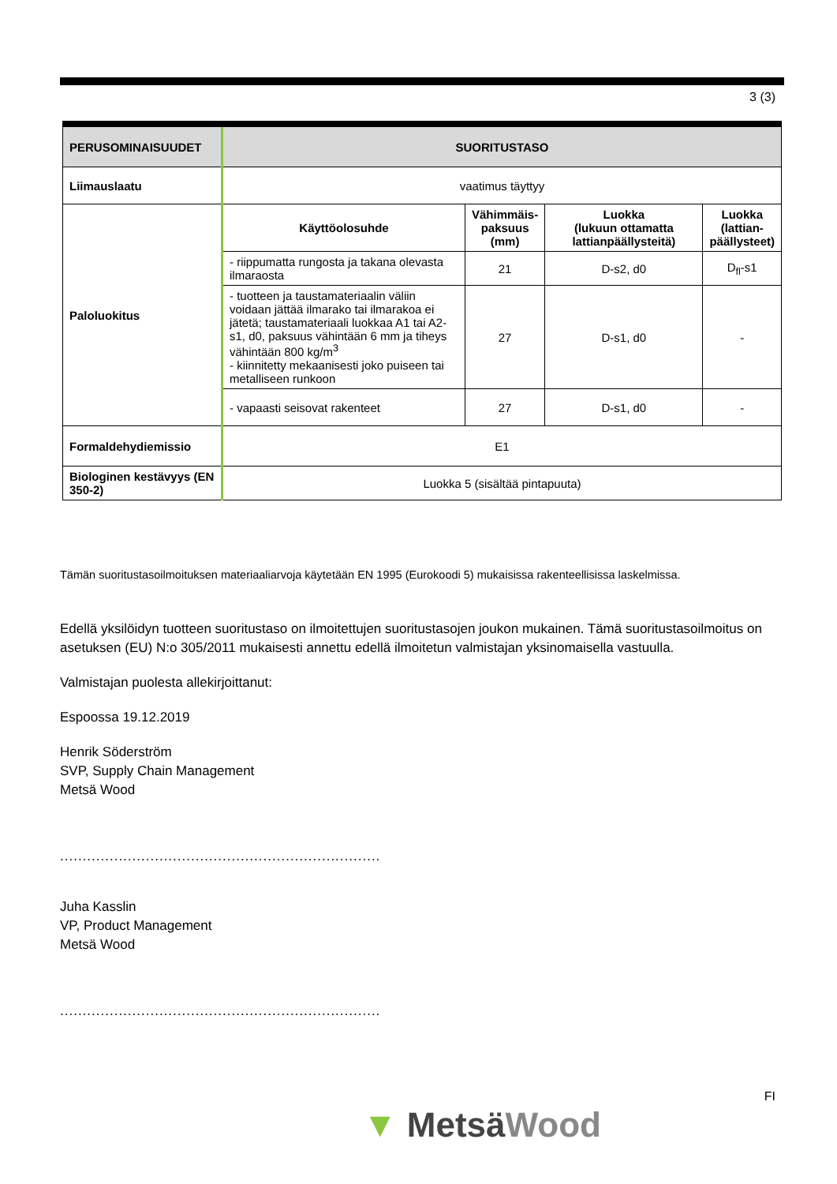3 (3)
| PERUSOMINAISUUDET | SUORITUSTASO | | | |
| --- | --- | --- | --- | --- |
| Liimauslaatu | vaatimus täyttyy | | | |
| Paloluokitus | Käyttöolosuhde | Vähimmäis- paksuus (mm) | Luokka (lukuun ottamatta lattianpäällysteitä) | Luokka (lattian- päällysteet) |
| | - riippumatta rungosta ja takana olevasta ilmaraosta | 21 | D-s2, d0 | D<sub>fl</sub>-s1 |
| | - tuotteen ja taustamateriaalin väliin voidaan jättää ilmarako tai ilmarakoa ei jätetä; taustamateriaali luokkaa A1 tai A2-s1, d0, paksuus vähintään 6 mm ja tiheys vähintään 800 kg/m<sup>3</sup> - kiinnitetty mekaanisesti joko puiseen tai metalliseen runkoon | 27 | D-s1, d0 | - |
| | - vapaasti seisovat rakenteet | 27 | D-s1, d0 | - |
| Formaldehydiemissio | E1 | | | |
| Biologinen kestävyys (EN 350-2) | Luokka 5 (sisältää pintapuuta) | | | |
Tämän suoritustasoilmoituksen materiaaliarvoja käytetään EN 1995 (Eurokoodi 5) mukaisissa rakenteellisissa laskelmissa.
Edellä yksilöidyn tuotteen suoritustaso on ilmoitettujen suoritustasojen joukon mukainen. Tämä suoritustasoilmoitus on asetuksen (EU) N:o 305/2011 mukaisesti annettu edellä ilmoitetun valmistajan yksinomaisella vastuulla.
Valmistajan puolesta allekirjoittanut:
Espoossa 19.12.2019
Henrik Söderström
SVP, Supply Chain Management
Metsä Wood
.......................................................................
Juha Kasslin
VP, Product Management
Metsä Wood
.......................................................................
FI
▼ MetsäWood